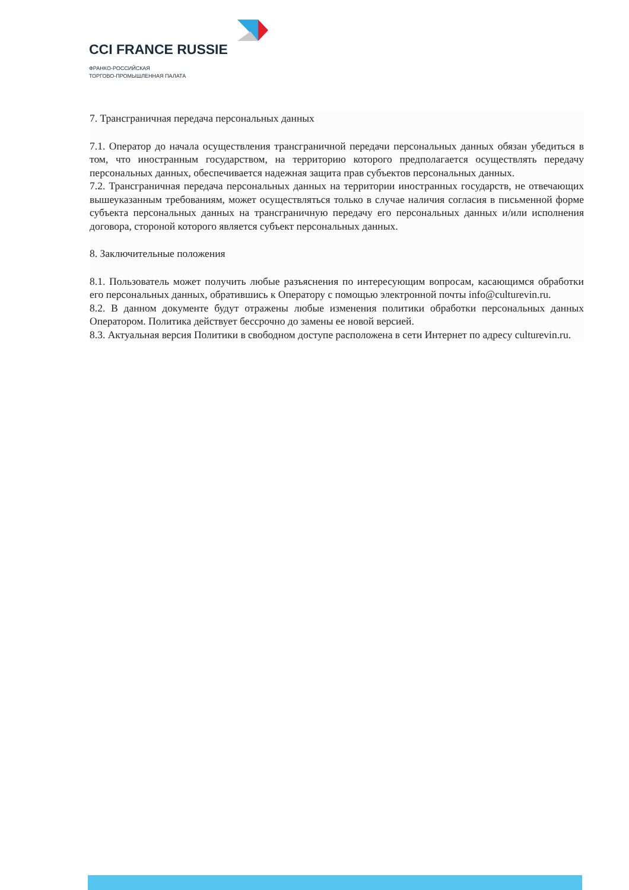CCI FRANCE RUSSIE
ФРАНКО-РОССИЙСКАЯ
ТОРГОВО-ПРОМЫШЛЕННАЯ ПАЛАТА
7. Трансграничная передача персональных данных
7.1. Оператор до начала осуществления трансграничной передачи персональных данных обязан убедиться в том, что иностранным государством, на территорию которого предполагается осуществлять передачу персональных данных, обеспечивается надежная защита прав субъектов персональных данных.
7.2. Трансграничная передача персональных данных на территории иностранных государств, не отвечающих вышеуказанным требованиям, может осуществляться только в случае наличия согласия в письменной форме субъекта персональных данных на трансграничную передачу его персональных данных и/или исполнения договора, стороной которого является субъект персональных данных.
8. Заключительные положения
8.1. Пользователь может получить любые разъяснения по интересующим вопросам, касающимся обработки его персональных данных, обратившись к Оператору с помощью электронной почты info@culturevin.ru.
8.2. В данном документе будут отражены любые изменения политики обработки персональных данных Оператором. Политика действует бессрочно до замены ее новой версией.
8.3. Актуальная версия Политики в свободном доступе расположена в сети Интернет по адресу culturevin.ru.